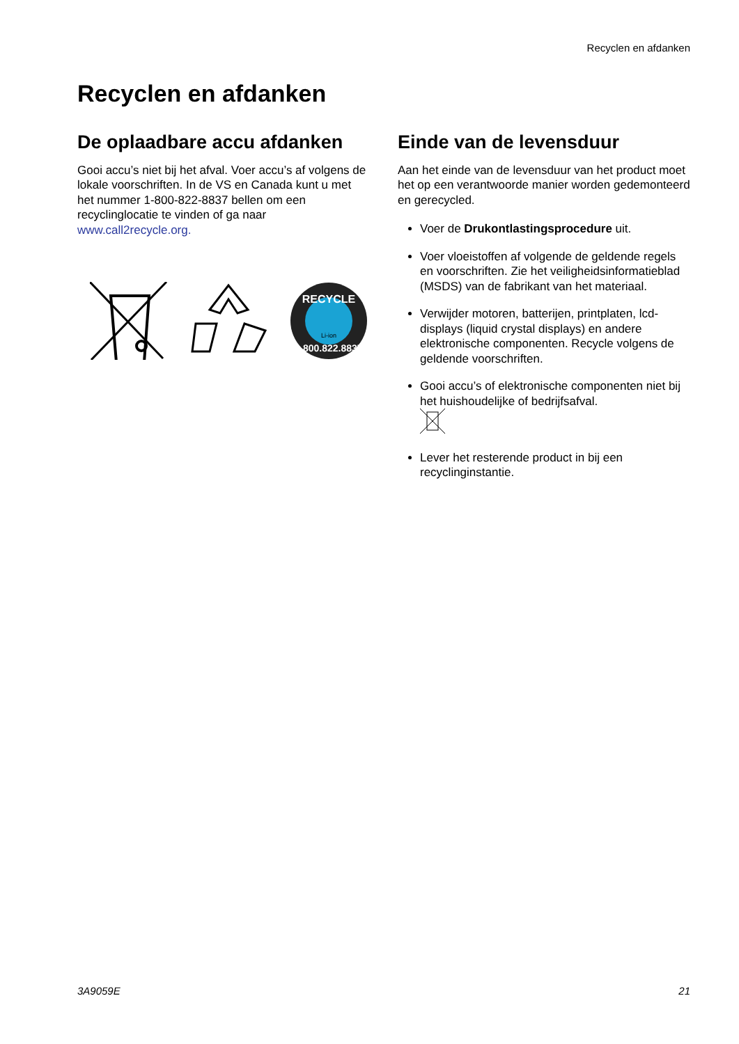Recyclen en afdanken
Recyclen en afdanken
De oplaadbare accu afdanken
Gooi accu’s niet bij het afval. Voer accu’s af volgens de lokale voorschriften. In de VS en Canada kunt u met het nummer 1-800-822-8837 bellen om een recyclinglocatie te vinden of ga naar www.call2recycle.org.
RECYCLE
1.800.822.8837
Li-ion
Einde van de levensduur
Aan het einde van de levensduur van het product moet het op een verantwoorde manier worden gedemonteerd en gerecycled.
Voer de Drukontlastingsprocedure uit.
Voer vloeistoffen af volgende de geldende regels en voorschriften. Zie het veiligheidsinformatieblad (MSDS) van de fabrikant van het materiaal.
Verwijder motoren, batterijen, printplaten, lcd-displays (liquid crystal displays) en andere elektronische componenten. Recycle volgens de geldende voorschriften.
Gooi accu’s of elektronische componenten niet bij het huishoudelijke of bedrijfsafval.
Lever het resterende product in bij een recyclinginstantie.
3A9059E 21